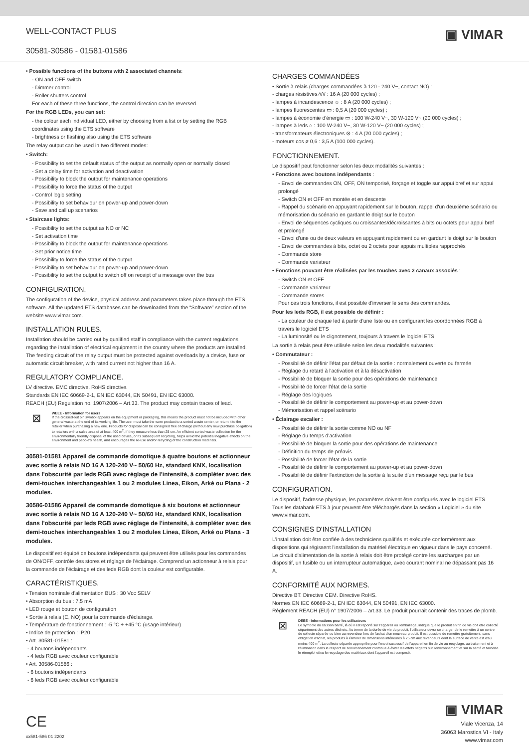WELL-CONTACT PLUS
30581-30586 - 01581-01586
▣ VIMAR
• Possible functions of the buttons with 2 associated channels:
- ON and OFF switch
- Dimmer control
- Roller shutters control
For each of these three functions, the control direction can be reversed.
For the RGB LEDs, you can set:
- the colour each individual LED, either by choosing from a list or by setting the RGB coordinates using the ETS software
- brightness or flashing also using the ETS software
The relay output can be used in two different modes:
• Switch:
- Possibility to set the default status of the output as normally open or normally closed
- Set a delay time for activation and deactivation
- Possibility to block the output for maintenance operations
- Possibility to force the status of the output
- Control logic setting
- Possibility to set behaviour on power-up and power-down
- Save and call up scenarios
• Staircase lights:
- Possibility to set the output as NO or NC
- Set activation time
- Possibility to block the output for maintenance operations
- Set prior notice time
- Possibility to force the status of the output
- Possibility to set behaviour on power-up and power-down
- Possibility to set the output to switch off on receipt of a message over the bus
CONFIGURATION.
The configuration of the device, physical address and parameters takes place through the ETS software. All the updated ETS databases can be downloaded from the “Software” section of the website www.vimar.com.
INSTALLATION RULES.
Installation should be carried out by qualified staff in compliance with the current regulations regarding the installation of electrical equipment in the country where the products are installed. The feeding circuit of the relay output must be protected against overloads by a device, fuse or automatic circuit breaker, with rated current not higher than 16 A.
REGULATORY COMPLIANCE.
LV directive. EMC directive. RoHS directive.
Standards EN IEC 60669-2-1, EN IEC 63044, EN 50491, EN IEC 63000.
REACH (EU) Regulation no. 1907/2006 – Art.33. The product may contain traces of lead.
⊠
WEEE - Information for users
If the crossed-out bin symbol appears on the equipment or packaging, this means the product must not be included with other general waste at the end of its working life. The user must take the worn product to a sorted waste center, or return it to the retailer when purchasing a new one. Products for disposal can be consigned free of charge (without any new purchase obligation) to retailers with a sales area of at least 400 m<sup>2</sup>, if they measure less than 25 cm. An efficient sorted waste collection for the environmentally friendly disposal of the used device, or its subsequent recycling, helps avoid the potential negative effects on the environment and people's health, and encourages the re-use and/or recycling of the construction materials.
30581-01581 Appareil de commande domotique à quatre boutons et actionneur avec sortie à relais NO 16 A 120-240 V~ 50/60 Hz, standard KNX, localisation dans l'obscurité par leds RGB avec réglage de l'intensité, à compléter avec des demi-touches interchangeables 1 ou 2 modules Linea, Eikon, Arké ou Plana - 2 modules.
30586-01586 Appareil de commande domotique à six boutons et actionneur avec sortie à relais NO 16 A 120-240 V~ 50/60 Hz, standard KNX, localisation dans l'obscurité par leds RGB avec réglage de l'intensité, à compléter avec des demi-touches interchangeables 1 ou 2 modules Linea, Eikon, Arké ou Plana - 3 modules.
Le dispositif est équipé de boutons indépendants qui peuvent être utilisés pour les commandes de ON/OFF, contrôle des stores et réglage de l'éclairage. Comprend un actionneur à relais pour la commande de l'éclairage et des leds RGB dont la couleur est configurable.
CARACTÉRISTIQUES.
• Tension nominale d'alimentation BUS : 30 Vcc SELV
• Absorption du bus : 7,5 mA
• LED rouge et bouton de configuration
• Sortie à relais (C, NO) pour la commande d'éclairage.
• Température de fonctionnement : -5 °C ÷ +45 °C (usage intérieur)
• Indice de protection : IP20
• Art. 30581-01581 :
- 4 boutons indépendants
- 4 leds RGB avec couleur configurable
• Art. 30586-01586 :
- 6 boutons indépendants
- 6 leds RGB avec couleur configurable
CHARGES COMMANDÉES
• Sortie à relais (charges commandées à 120 - 240 V~, contact NO) :
- charges résistives ⁄\/\/ : 16 A (20 000 cycles) ;
- lampes à incandescence ☼ : 8 A (20 000 cycles) ;
- lampes fluorescentes ▭ : 0,5 A (20 000 cycles) ;
- lampes à économie d'énergie ▭ : 100 W-240 V~, 30 W-120 V~ (20 000 cycles) ;
- lampes à leds ⌂ : 100 W-240 V~, 30 W-120 V~ (20 000 cycles) ;
- transformateurs électroniques ⊗ : 4 A (20 000 cycles) ;
- moteurs cos ø 0,6 : 3,5 A (100 000 cycles).
FONCTIONNEMENT.
Le dispositif peut fonctionner selon les deux modalités suivantes :
• Fonctions avec boutons indépendants :
- Envoi de commandes ON, OFF, ON temporisé, forçage et toggle sur appui bref et sur appui prolongé
- Switch ON et OFF en montée et en descente
- Rappel du scénario en appuyant rapidement sur le bouton, rappel d'un deuxième scénario ou mémorisation du scénario en gardant le doigt sur le bouton
- Envoi de séquences cycliques ou croissantes/décroissantes à bits ou octets pour appui bref et prolongé
- Envoi d'une ou de deux valeurs en appuyant rapidement ou en gardant le doigt sur le bouton
- Envoi de commandes à bits, octet ou 2 octets pour appuis multiples rapprochés
- Commande store
- Commande variateur
• Fonctions pouvant être réalisées par les touches avec 2 canaux associés :
- Switch ON et OFF
- Commande variateur
- Commande stores
Pour ces trois fonctions, il est possible d'inverser le sens des commandes.
Pour les leds RGB, il est possible de définir :
- La couleur de chaque led à partir d'une liste ou en configurant les coordonnées RGB à travers le logiciel ETS
- La luminosité ou le clignotement, toujours à travers le logiciel ETS
La sortie à relais peut être utilisée selon les deux modalités suivantes :
• Commutateur :
- Possibilité de définir l'état par défaut de la sortie : normalement ouverte ou fermée
- Réglage du retard à l'activation et à la désactivation
- Possibilité de bloquer la sortie pour des opérations de maintenance
- Possibilité de forcer l'état de la sortie
- Réglage des logiques
- Possibilité de définir le comportement au power-up et au power-down
- Mémorisation et rappel scénario
• Éclairage escalier :
- Possibilité de définir la sortie comme NO ou NF
- Réglage du temps d'activation
- Possibilité de bloquer la sortie pour des opérations de maintenance
- Définition du temps de préavis
- Possibilité de forcer l'état de la sortie
- Possibilité de définir le comportement au power-up et au power-down
- Possibilité de définir l'extinction de la sortie à la suite d'un message reçu par le bus
CONFIGURATION.
Le dispositif, l'adresse physique, les paramètres doivent être configurés avec le logiciel ETS. Tous les databank ETS à jour peuvent être téléchargés dans la section « Logiciel » du site www.vimar.com.
CONSIGNES D'INSTALLATION
L'installation doit être confiée à des techniciens qualifiés et exécutée conformément aux dispositions qui régissent l'installation du matériel électrique en vigueur dans le pays concerné. Le circuit d'alimentation de la sortie à relais doit être protégé contre les surcharges par un dispositif, un fusible ou un interrupteur automatique, avec courant nominal ne dépassant pas 16 A.
CONFORMITÉ AUX NORMES.
Directive BT. Directive CEM. Directive RoHS.
Normes EN IEC 60669-2-1, EN IEC 63044, EN 50491, EN IEC 63000.
Règlement REACH (EU) n° 1907/2006 – art.33. Le produit pourrait contenir des traces de plomb.
⊠
DEEE - Informations pour les utilisateurs
Le symbole du caisson barré, là où il est reporté sur l'appareil ou l'emballage, indique que le produit en fin de vie doit être collecté séparément des autres déchets. Au terme de la durée de vie du produit, l'utilisateur devra se charger de le remettre à un centre de collecte séparée ou bien au revendeur lors de l'achat d'un nouveau produit. Il est possible de remettre gratuitement, sans obligation d'achat, les produits à éliminer de dimensions inférieures à 25 cm aux revendeurs dont la surface de vente est d'au moins 400 m<sup>2</sup>. La collecte séparée appropriée pour l'envoi successif de l'appareil en fin de vie au recyclage, au traitement et à l'élimination dans le respect de l'environnement contribue à éviter les effets négatifs sur l'environnement et sur la santé et favorise le réemploi et/ou le recyclage des matériaux dont l'appareil est composé.
CE
xx581-586 01 2202
▣ VIMAR
Viale Vicenza, 14
36063 Marostica VI - Italy
www.vimar.com